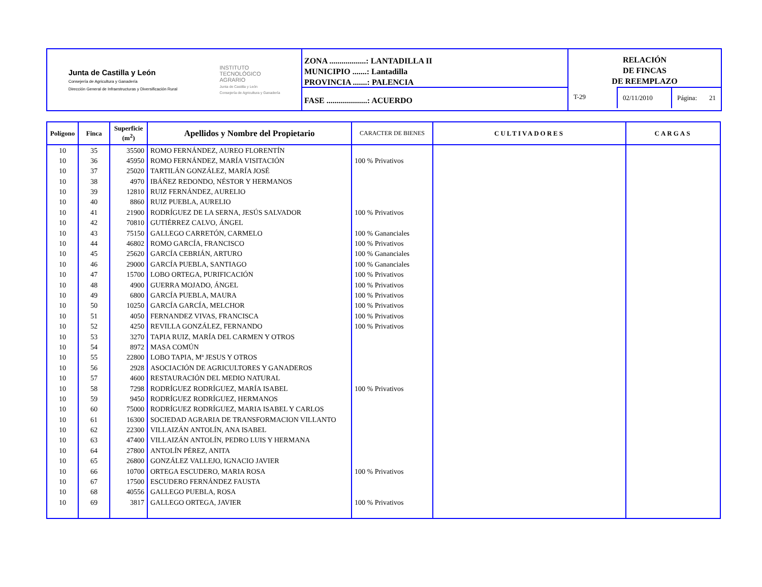Junta de Castilla y León
Consejería de Agricultura y Ganadería
Dirección General de Infraestructuras y Diversificación Rural
INSTITUTO
TECNOLÓGICO
AGRARIO
Junta de Castilla y León
Consejería de Agricultura y Ganadería
ZONA ..................: LANTADILLA II
MUNICIPIO .......: Lantadilla
PROVINCIA .......: PALENCIA
FASE ....................: ACUERDO
RELACIÓN
DE FINCAS
DE REEMPLAZO
T-29 02/11/2010 Página: 21
| Polígono | Finca | Superficie (m<sup>2</sup>) | Apellidos y Nombre del Propietario | CARACTER DE BIENES | CULTIVADORES | CARGAS |
| --- | --- | --- | --- | --- | --- | --- |
| 10 | 35 | 35500 | ROMO FERNÁNDEZ, AUREO FLORENTÍN | | | |
| 10 | 36 | 45950 | ROMO FERNÁNDEZ, MARÍA VISITACIÓN | 100 % Privativos | | |
| 10 | 37 | 25020 | TARTILÁN GONZÁLEZ, MARÍA JOSÉ | | | |
| 10 | 38 | 4970 | IBÁÑEZ REDONDO, NÉSTOR Y HERMANOS | | | |
| 10 | 39 | 12810 | RUIZ FERNÁNDEZ, AURELIO | | | |
| 10 | 40 | 8860 | RUIZ PUEBLA, AURELIO | | | |
| 10 | 41 | 21900 | RODRÍGUEZ DE LA SERNA, JESÚS SALVADOR | 100 % Privativos | | |
| 10 | 42 | 70810 | GUTIÉRREZ CALVO, ÁNGEL | | | |
| 10 | 43 | 75150 | GALLEGO CARRETÓN, CARMELO | 100 % Gananciales | | |
| 10 | 44 | 46802 | ROMO GARCÍA, FRANCISCO | 100 % Privativos | | |
| 10 | 45 | 25620 | GARCÍA CEBRIÁN, ARTURO | 100 % Gananciales | | |
| 10 | 46 | 29000 | GARCÍA PUEBLA, SANTIAGO | 100 % Gananciales | | |
| 10 | 47 | 15700 | LOBO ORTEGA, PURIFICACIÓN | 100 % Privativos | | |
| 10 | 48 | 4900 | GUERRA MOJADO, ÁNGEL | 100 % Privativos | | |
| 10 | 49 | 6800 | GARCÍA PUEBLA, MAURA | 100 % Privativos | | |
| 10 | 50 | 10250 | GARCÍA GARCÍA, MELCHOR | 100 % Privativos | | |
| 10 | 51 | 4050 | FERNANDEZ VIVAS, FRANCISCA | 100 % Privativos | | |
| 10 | 52 | 4250 | REVILLA GONZÁLEZ, FERNANDO | 100 % Privativos | | |
| 10 | 53 | 3270 | TAPIA RUIZ, MARÍA DEL CARMEN Y OTROS | | | |
| 10 | 54 | 8972 | MASA COMÚN | | | |
| 10 | 55 | 22800 | LOBO TAPIA, Mª JESUS Y OTROS | | | |
| 10 | 56 | 2928 | ASOCIACIÓN DE AGRICULTORES Y GANADEROS | | | |
| 10 | 57 | 4600 | RESTAURACIÓN DEL MEDIO NATURAL | | | |
| 10 | 58 | 7298 | RODRÍGUEZ RODRÍGUEZ, MARÍA ISABEL | 100 % Privativos | | |
| 10 | 59 | 9450 | RODRÍGUEZ RODRÍGUEZ, HERMANOS | | | |
| 10 | 60 | 75000 | RODRÍGUEZ RODRÍGUEZ, MARIA ISABEL Y CARLOS | | | |
| 10 | 61 | 16300 | SOCIEDAD AGRARIA DE TRANSFORMACION VILLANTO | | | |
| 10 | 62 | 22300 | VILLAIZÁN ANTOLÍN, ANA ISABEL | | | |
| 10 | 63 | 47400 | VILLAIZÁN ANTOLÍN, PEDRO LUIS Y HERMANA | | | |
| 10 | 64 | 27800 | ANTOLÍN PÉREZ, ANITA | | | |
| 10 | 65 | 26800 | GONZÁLEZ VALLEJO, IGNACIO JAVIER | | | |
| 10 | 66 | 10700 | ORTEGA ESCUDERO, MARIA ROSA | 100 % Privativos | | |
| 10 | 67 | 17500 | ESCUDERO FERNÁNDEZ FAUSTA | | | |
| 10 | 68 | 40556 | GALLEGO PUEBLA, ROSA | | | |
| 10 | 69 | 3817 | GALLEGO ORTEGA, JAVIER | 100 % Privativos | | |